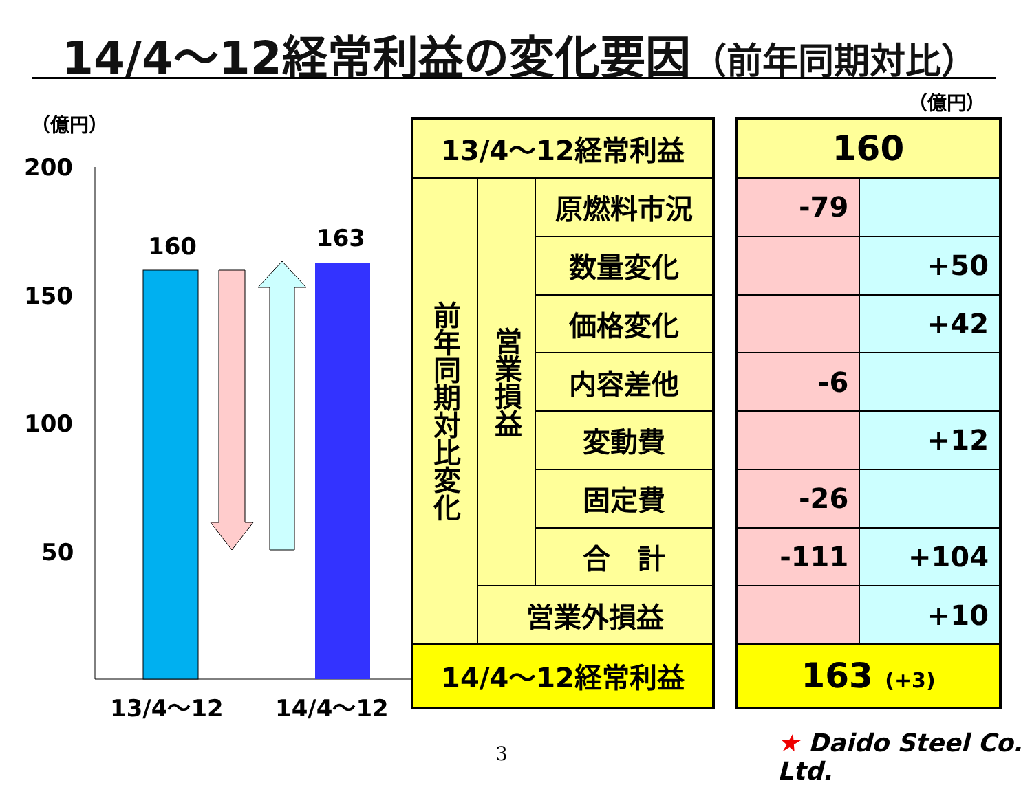14/4～12経常利益の変化要因（前年同期対比）
（億円）
（億円）
200
150
100
50
160
163
13/4～12
14/4～12
| 13/4～12経常利益 | | |
| 前年同期対比変化 | 営業損益 | 原燃料市況 |
| | | 数量変化 |
| | | 価格変化 |
| | | 内容差他 |
| | | 変動費 |
| | | 固定費 |
| | | 合 計 |
| | 営業外損益 | |
| 14/4～12経常利益 | | |
| 160 | |
| -79 | |
| | +50 |
| | +42 |
| -6 | |
| | +12 |
| -26 | |
| -111 | +104 |
| | +10 |
| 163 (+3) | |
3 ★ Daido Steel Co. Ltd.